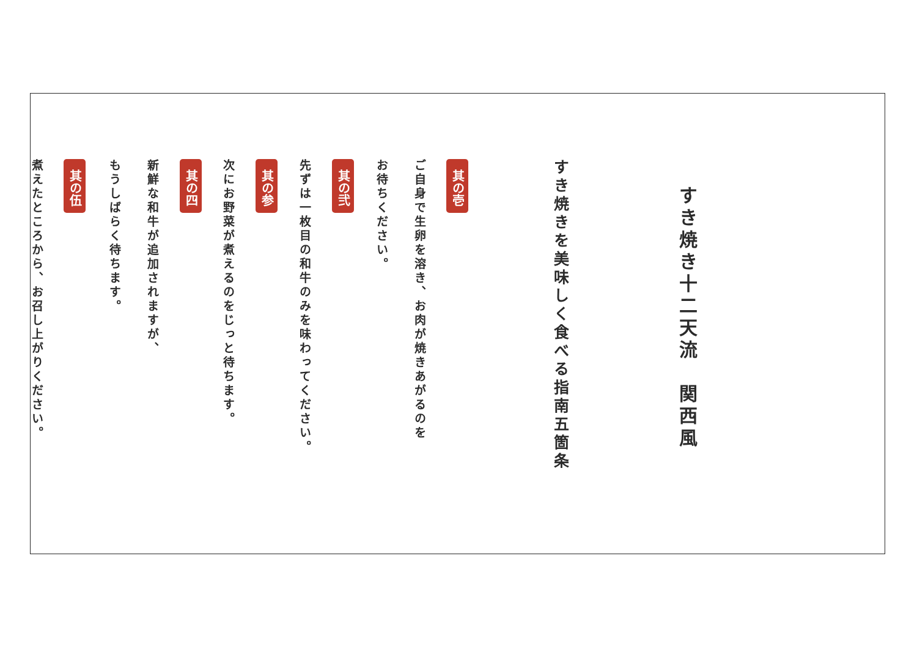すき焼き十二天流　関西風
すき焼きを美味しく食べる指南五箇条
其の壱
ご自身で生卵を溶き、お肉が焼きあがるのを
お待ちください。
其の弐
先ずは一枚目の和牛のみを味わってください。
其の参
次にお野菜が煮えるのをじっと待ちます。
其の四
新鮮な和牛が追加されますが、
もうしばらく待ちます。
其の伍
煮えたところから、お召し上がりください。